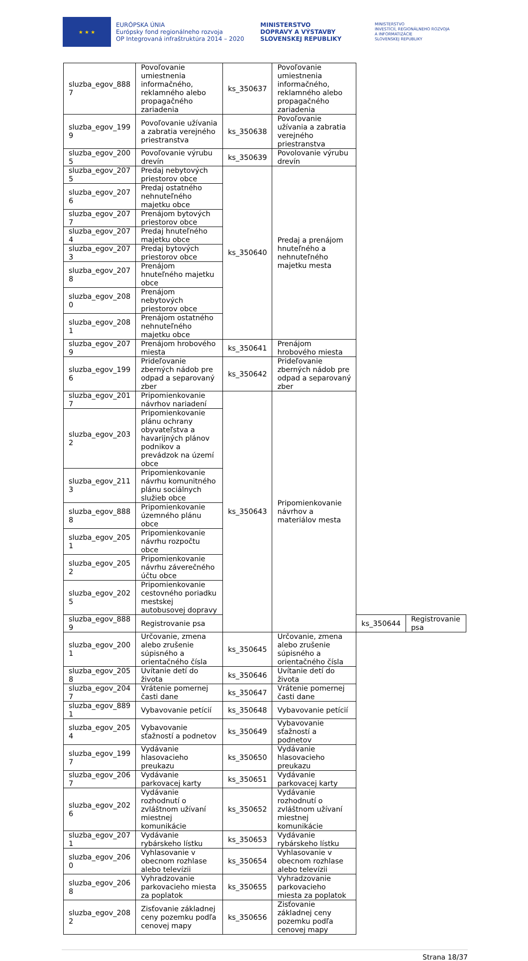★ ★ ★
EURÓPSKA ÚNIA
Európsky fond regionálneho rozvoja
OP Integrovaná infraštruktúra 2014 – 2020
MINISTERSTVO
DOPRAVY A VÝSTAVBY
SLOVENSKEJ REPUBLIKY
MINISTERSTVO
INVESTÍCIÍ, REGIONÁLNEHO ROZVOJA
A INFORMATIZÁCIE
SLOVENSKEJ REPUBLIKY
| sluzba_egov_888 7 | Povoľovanie umiestnenia informačného, reklamného alebo propagačného zariadenia | ks_350637 | Povoľovanie umiestnenia informačného, reklamného alebo propagačného zariadenia | | |
| sluzba_egov_199 9 | Povoľovanie užívania a zabratia verejného priestranstva | ks_350638 | Povoľovanie užívania a zabratia verejného priestranstva | | |
| sluzba_egov_200 5 | Povoľovanie výrubu drevín | ks_350639 | Povolovanie výrubu drevín | | |
| sluzba_egov_207 5 | Predaj nebytových priestorov obce | ks_350640 | Predaj a prenájom hnuteľného a nehnuteľného majetku mesta | | |
| sluzba_egov_207 6 | Predaj ostatného nehnuteľného majetku obce | | | | |
| sluzba_egov_207 7 | Prenájom bytových priestorov obce | | | | |
| sluzba_egov_207 4 | Predaj hnuteľného majetku obce | | | | |
| sluzba_egov_207 3 | Predaj bytových priestorov obce | | | | |
| sluzba_egov_207 8 | Prenájom hnuteľného majetku obce | | | | |
| sluzba_egov_208 0 | Prenájom nebytových priestorov obce | | | | |
| sluzba_egov_208 1 | Prenájom ostatného nehnuteľného majetku obce | | | | |
| sluzba_egov_207 9 | Prenájom hrobového miesta | ks_350641 | Prenájom hrobového miesta | | |
| sluzba_egov_199 6 | Prideľovanie zberných nádob pre odpad a separovaný zber | ks_350642 | Prideľovanie zberných nádob pre odpad a separovaný zber | | |
| sluzba_egov_201 7 | Pripomienkovanie návrhov nariadení | ks_350643 | Pripomienkovanie návrhov a materiálov mesta | | |
| sluzba_egov_203 2 | Pripomienkovanie plánu ochrany obyvateľstva a havarijných plánov podnikov a prevádzok na území obce | | | | |
| sluzba_egov_211 3 | Pripomienkovanie návrhu komunitného plánu sociálnych služieb obce | | | | |
| sluzba_egov_888 8 | Pripomienkovanie územného plánu obce | | | | |
| sluzba_egov_205 1 | Pripomienkovanie návrhu rozpočtu obce | | | | |
| sluzba_egov_205 2 | Pripomienkovanie návrhu záverečného účtu obce | | | | |
| sluzba_egov_202 5 | Pripomienkovanie cestovného poriadku mestskej autobusovej dopravy | | | | |
| sluzba_egov_888 9 | Registrovanie psa | | | ks_350644 | Registrovanie psa |
| sluzba_egov_200 1 | Určovanie, zmena alebo zrušenie súpisného a orientačného čísla | ks_350645 | Určovanie, zmena alebo zrušenie súpisného a orientačného čísla | | |
| sluzba_egov_205 8 | Uvítanie detí do života | ks_350646 | Uvítanie detí do života | | |
| sluzba_egov_204 7 | Vrátenie pomernej časti dane | ks_350647 | Vrátenie pomernej časti dane | | |
| sluzba_egov_889 1 | Vybavovanie petícií | ks_350648 | Vybavovanie petícií | | |
| sluzba_egov_205 4 | Vybavovanie sťažností a podnetov | ks_350649 | Vybavovanie sťažností a podnetov | | |
| sluzba_egov_199 7 | Vydávanie hlasovacieho preukazu | ks_350650 | Vydávanie hlasovacieho preukazu | | |
| sluzba_egov_206 7 | Vydávanie parkovacej karty | ks_350651 | Vydávanie parkovacej karty | | |
| sluzba_egov_202 6 | Vydávanie rozhodnutí o zvláštnom užívaní miestnej komunikácie | ks_350652 | Vydávanie rozhodnutí o zvláštnom užívaní miestnej komunikácie | | |
| sluzba_egov_207 1 | Vydávanie rybárskeho lístku | ks_350653 | Vydávanie rybárskeho lístku | | |
| sluzba_egov_206 0 | Vyhlasovanie v obecnom rozhlase alebo televízii | ks_350654 | Vyhlasovanie v obecnom rozhlase alebo televízii | | |
| sluzba_egov_206 8 | Vyhradzovanie parkovacieho miesta za poplatok | ks_350655 | Vyhradzovanie parkovacieho miesta za poplatok | | |
| sluzba_egov_208 2 | Zisťovanie základnej ceny pozemku podľa cenovej mapy | ks_350656 | Zisťovanie základnej ceny pozemku podľa cenovej mapy | | |
Strana 18/37